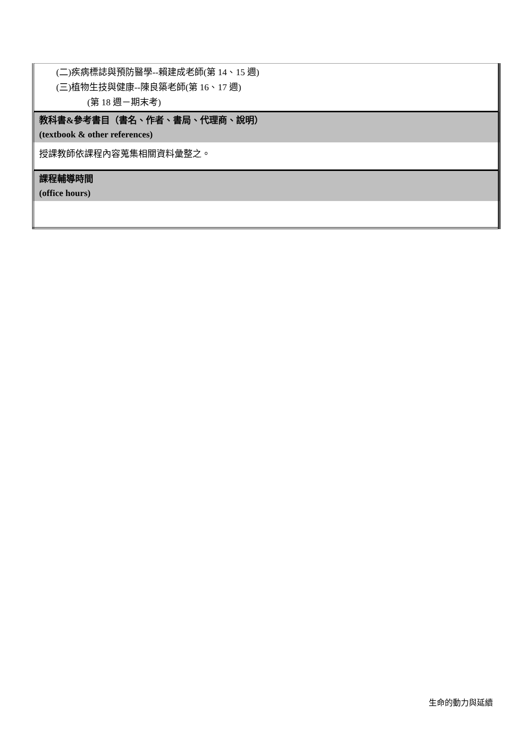| (二)疾病標誌與預防醫學--賴建成老師(第 14、15 週) (三)植物生技與健康--陳良築老師(第 16、17 週) (第 18 週－期末考) |
| 教科書&參考書目（書名、作者、書局、代理商、說明） (textbook & other references) |
| 授課教師依課程內容蒐集相關資料彙整之。 |
| 課程輔導時間 (office hours) |
生命的動力與延續